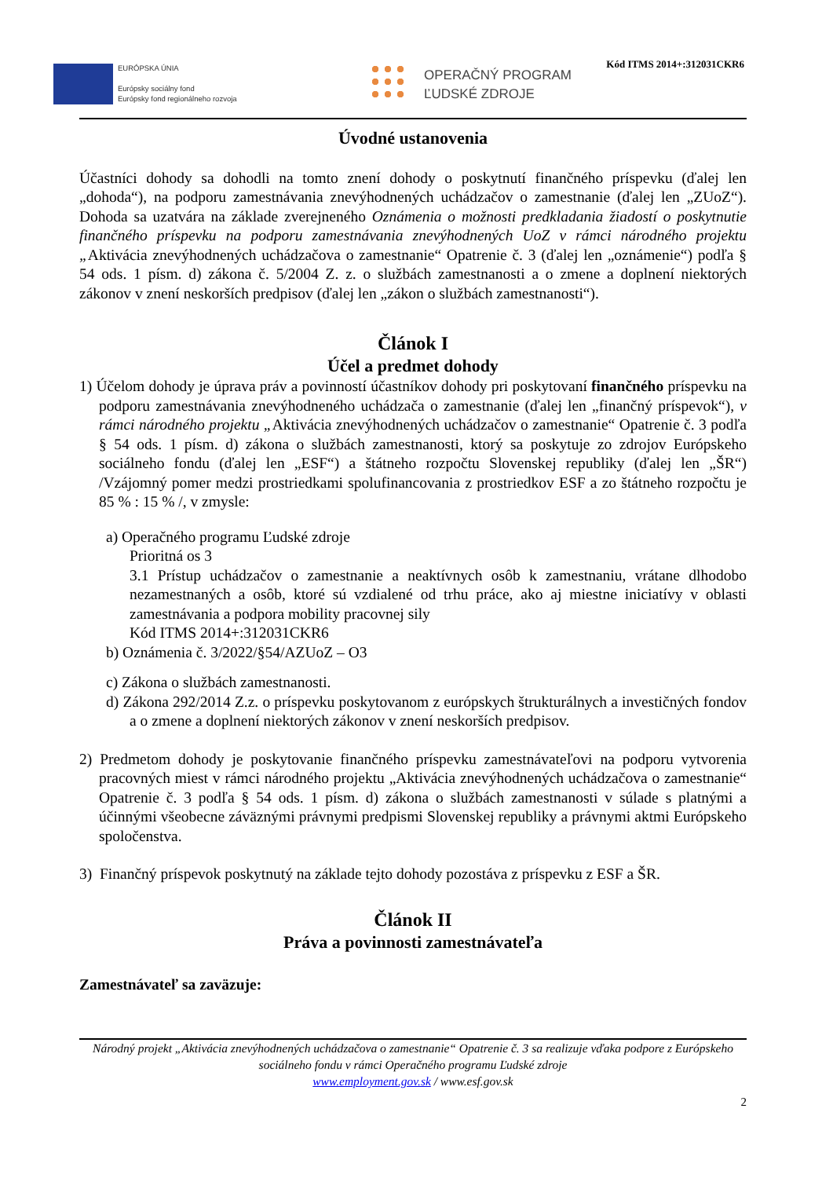EURÓPSKA ÚNIA
Európsky sociálny fond
Európsky fond regionálneho rozvoja
OPERAČNÝ PROGRAM
ĽUDSKÉ ZDROJE
Kód ITMS 2014+:312031CKR6
Úvodné ustanovenia
Účastníci dohody sa dohodli na tomto znení dohody o poskytnutí finančného príspevku (ďalej len „dohoda“), na podporu zamestnávania znevýhodnených uchádzačov o zamestnanie (ďalej len „ZUoZ“). Dohoda sa uzatvára na základe zverejneného Oznámenia o možnosti predkladania žiadostí o poskytnutie finančného príspevku na podporu zamestnávania znevýhodnených UoZ v rámci národného projektu „Aktivácia znevýhodnených uchádzačova o zamestnanie“ Opatrenie č. 3 (ďalej len „oznámenie“) podľa § 54 ods. 1 písm. d) zákona č. 5/2004 Z. z. o službách zamestnanosti a o zmene a doplnení niektorých zákonov v znení neskorších predpisov (ďalej len „zákon o službách zamestnanosti“).
Článok I
Účel a predmet dohody
1) Účelom dohody je úprava práv a povinností účastníkov dohody pri poskytovaní finančného príspevku na podporu zamestnávania znevýhodneného uchádzača o zamestnanie (ďalej len „finančný príspevok“), v rámci národného projektu „Aktivácia znevýhodnených uchádzačov o zamestnanie“ Opatrenie č. 3 podľa § 54 ods. 1 písm. d) zákona o službách zamestnanosti, ktorý sa poskytuje zo zdrojov Európskeho sociálneho fondu (ďalej len „ESF“) a štátneho rozpočtu Slovenskej republiky (ďalej len „ŠR“) /Vzájomný pomer medzi prostriedkami spolufinancovania z prostriedkov ESF a zo štátneho rozpočtu je 85 % : 15 % /, v zmysle:
a) Operačného programu Ľudské zdroje
Prioritná os 3
3.1 Prístup uchádzačov o zamestnanie a neaktívnych osôb k zamestnaniu, vrátane dlhodobo nezamestnaných a osôb, ktoré sú vzdialené od trhu práce, ako aj miestne iniciatívy v oblasti zamestnávania a podpora mobility pracovnej sily
Kód ITMS 2014+:312031CKR6
b) Oznámenia č. 3/2022/§54/AZUoZ – O3
c) Zákona o službách zamestnanosti.
d) Zákona 292/2014 Z.z. o príspevku poskytovanom z európskych štrukturálnych a investičných fondov a o zmene a doplnení niektorých zákonov v znení neskorších predpisov.
2) Predmetom dohody je poskytovanie finančného príspevku zamestnávateľovi na podporu vytvorenia pracovných miest v rámci národného projektu „Aktivácia znevýhodnených uchádzačova o zamestnanie“ Opatrenie č. 3 podľa § 54 ods. 1 písm. d) zákona o službách zamestnanosti v súlade s platnými a účinnými všeobecne záväznými právnymi predpismi Slovenskej republiky a právnymi aktmi Európskeho spoločenstva.
3) Finančný príspevok poskytnutý na základe tejto dohody pozostáva z príspevku z ESF a ŠR.
Článok II
Práva a povinnosti zamestnávateľa
Zamestnávateľ sa zaväzuje:
Národný projekt „Aktivácia znevýhodnených uchádzačova o zamestnanie“ Opatrenie č. 3 sa realizuje vďaka podpore z Európskeho sociálneho fondu v rámci Operačného programu Ľudské zdroje
www.employment.gov.sk / www.esf.gov.sk
2